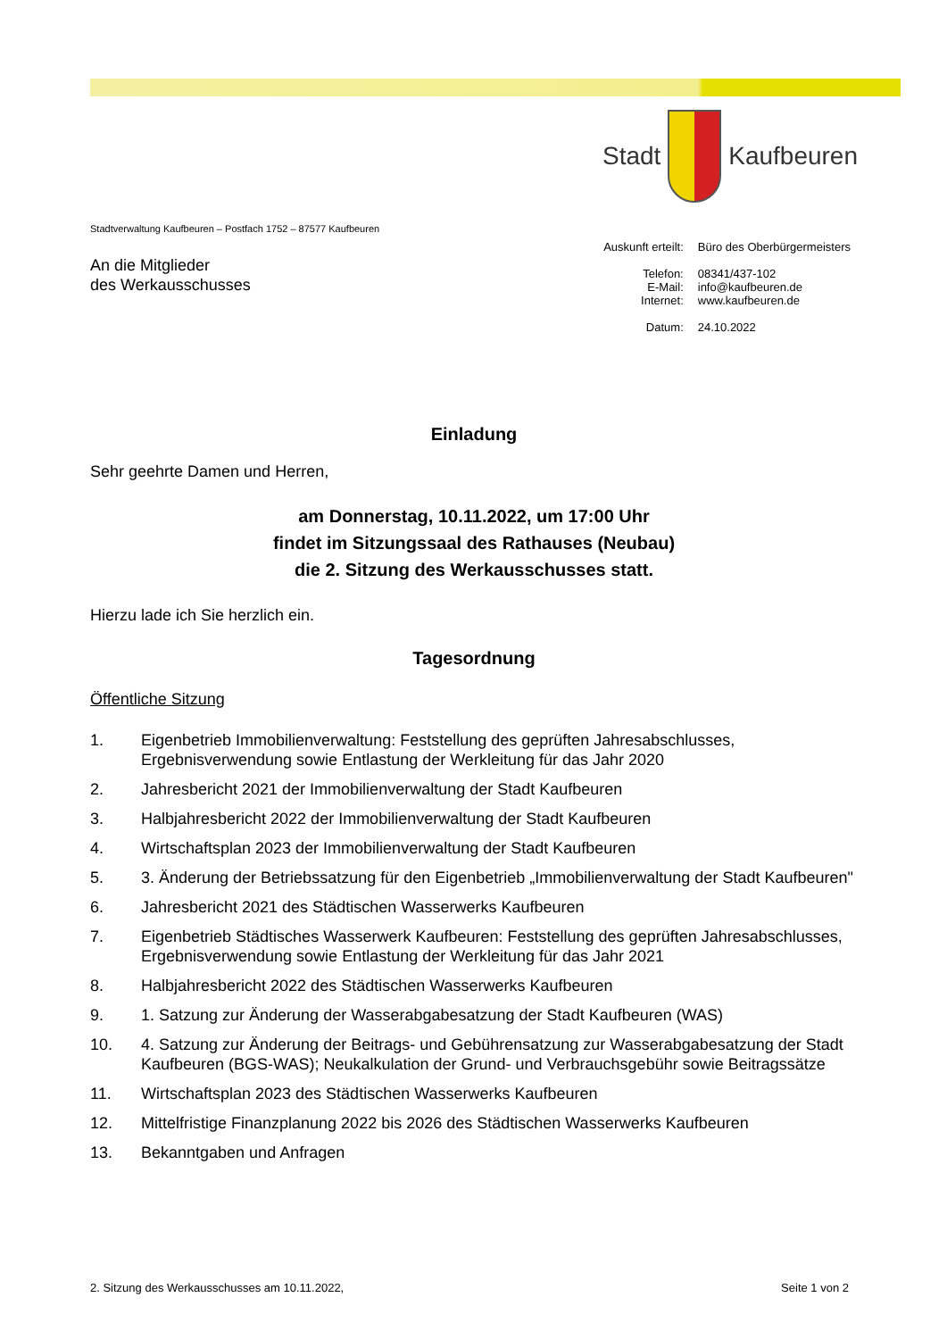Stadt Kaufbeuren
Stadtverwaltung Kaufbeuren – Postfach 1752 – 87577 Kaufbeuren
An die Mitglieder
des Werkausschusses
| Auskunft erteilt: | Büro des Oberbürgermeisters |
| Telefon: E-Mail: Internet: | 08341/437-102 info@kaufbeuren.de www.kaufbeuren.de |
| Datum: | 24.10.2022 |
Einladung
Sehr geehrte Damen und Herren,
am Donnerstag, 10.11.2022, um 17:00 Uhr
findet im Sitzungssaal des Rathauses (Neubau)
die 2. Sitzung des Werkausschusses statt.
Hierzu lade ich Sie herzlich ein.
Tagesordnung
Öffentliche Sitzung
1. Eigenbetrieb Immobilienverwaltung: Feststellung des geprüften Jahresabschlusses, Ergebnisverwendung sowie Entlastung der Werkleitung für das Jahr 2020
2. Jahresbericht 2021 der Immobilienverwaltung der Stadt Kaufbeuren
3. Halbjahresbericht 2022 der Immobilienverwaltung der Stadt Kaufbeuren
4. Wirtschaftsplan 2023 der Immobilienverwaltung der Stadt Kaufbeuren
5. 3. Änderung der Betriebssatzung für den Eigenbetrieb „Immobilienverwaltung der Stadt Kaufbeuren"
6. Jahresbericht 2021 des Städtischen Wasserwerks Kaufbeuren
7. Eigenbetrieb Städtisches Wasserwerk Kaufbeuren: Feststellung des geprüften Jahresabschlusses, Ergebnisverwendung sowie Entlastung der Werkleitung für das Jahr 2021
8. Halbjahresbericht 2022 des Städtischen Wasserwerks Kaufbeuren
9. 1. Satzung zur Änderung der Wasserabgabesatzung der Stadt Kaufbeuren (WAS)
10. 4. Satzung zur Änderung der Beitrags- und Gebührensatzung zur Wasserabgabesatzung der Stadt Kaufbeuren (BGS-WAS); Neukalkulation der Grund- und Verbrauchsgebühr sowie Beitragssätze
11. Wirtschaftsplan 2023 des Städtischen Wasserwerks Kaufbeuren
12. Mittelfristige Finanzplanung 2022 bis 2026 des Städtischen Wasserwerks Kaufbeuren
13. Bekanntgaben und Anfragen
2. Sitzung des Werkausschusses am 10.11.2022, Seite 1 von 2